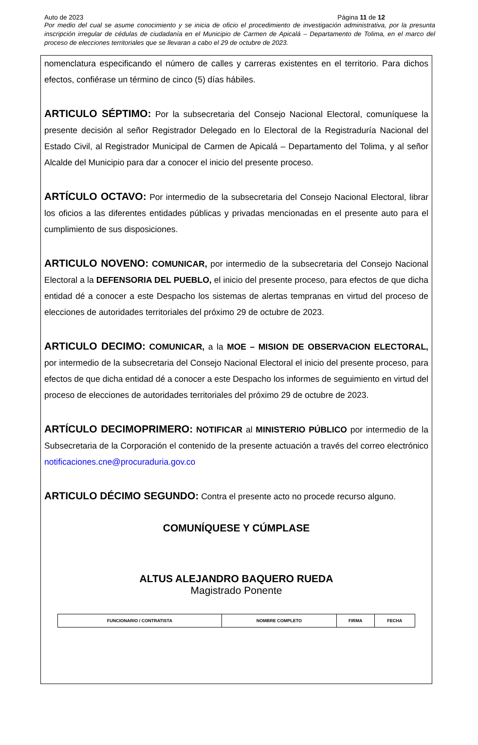Auto de 2023 Página 11 de 12
Por medio del cual se asume conocimiento y se inicia de oficio el procedimiento de investigación administrativa, por la presunta inscripción irregular de cédulas de ciudadanía en el Municipio de Carmen de Apicalá – Departamento de Tolima, en el marco del proceso de elecciones territoriales que se llevaran a cabo el 29 de octubre de 2023.
nomenclatura especificando el número de calles y carreras existentes en el territorio. Para dichos efectos, confiérase un término de cinco (5) días hábiles.
ARTICULO SÉPTIMO: Por la subsecretaria del Consejo Nacional Electoral, comuníquese la presente decisión al señor Registrador Delegado en lo Electoral de la Registraduría Nacional del Estado Civil, al Registrador Municipal de Carmen de Apicalá – Departamento del Tolima, y al señor Alcalde del Municipio para dar a conocer el inicio del presente proceso.
ARTÍCULO OCTAVO: Por intermedio de la subsecretaria del Consejo Nacional Electoral, librar los oficios a las diferentes entidades públicas y privadas mencionadas en el presente auto para el cumplimiento de sus disposiciones.
ARTICULO NOVENO: COMUNICAR, por intermedio de la subsecretaria del Consejo Nacional Electoral a la DEFENSORIA DEL PUEBLO, el inicio del presente proceso, para efectos de que dicha entidad dé a conocer a este Despacho los sistemas de alertas tempranas en virtud del proceso de elecciones de autoridades territoriales del próximo 29 de octubre de 2023.
ARTICULO DECIMO: COMUNICAR, a la MOE – MISION DE OBSERVACION ELECTORAL, por intermedio de la subsecretaria del Consejo Nacional Electoral el inicio del presente proceso, para efectos de que dicha entidad dé a conocer a este Despacho los informes de seguimiento en virtud del proceso de elecciones de autoridades territoriales del próximo 29 de octubre de 2023.
ARTÍCULO DECIMOPRIMERO: NOTIFICAR al MINISTERIO PÚBLICO por intermedio de la Subsecretaria de la Corporación el contenido de la presente actuación a través del correo electrónico notificaciones.cne@procuraduria.gov.co
ARTICULO DÉCIMO SEGUNDO: Contra el presente acto no procede recurso alguno.
COMUNÍQUESE Y CÚMPLASE
ALTUS ALEJANDRO BAQUERO RUEDA
Magistrado Ponente
| FUNCIONARIO / CONTRATISTA | NOMBRE COMPLETO | FIRMA | FECHA |